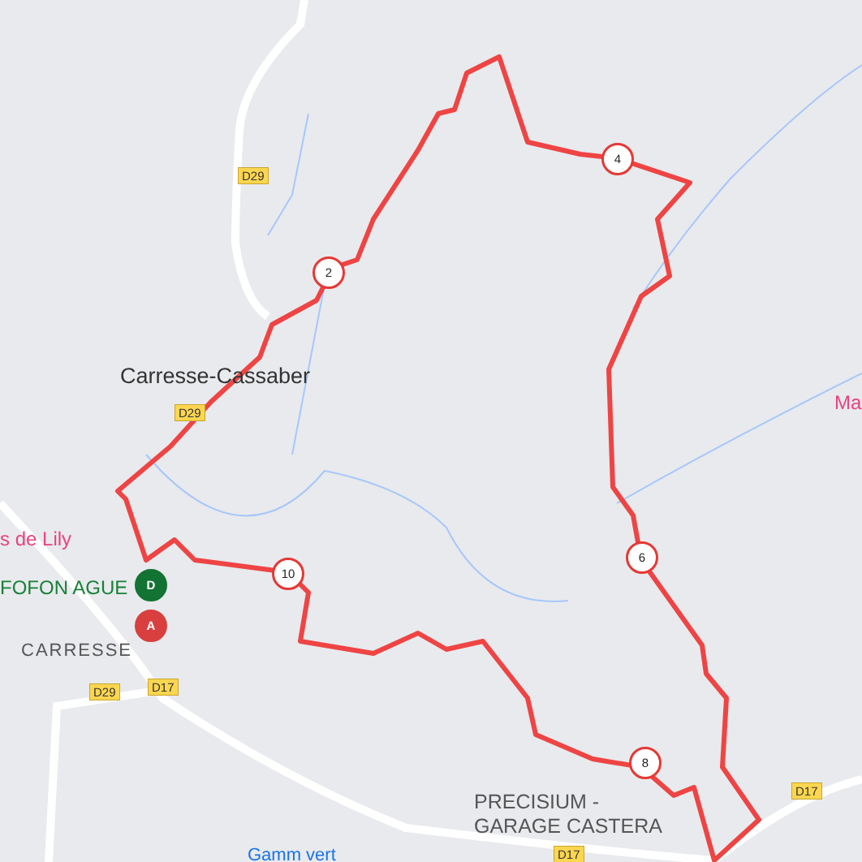Carresse-Cassaber
D29
D29
D29 D17
D17
D17
s de Lily
FOFON AGUE
CARRESSE
Ma
PRECISIUM -
GARAGE CASTERA
Gamm vert
2
4
6
8
10
D
A